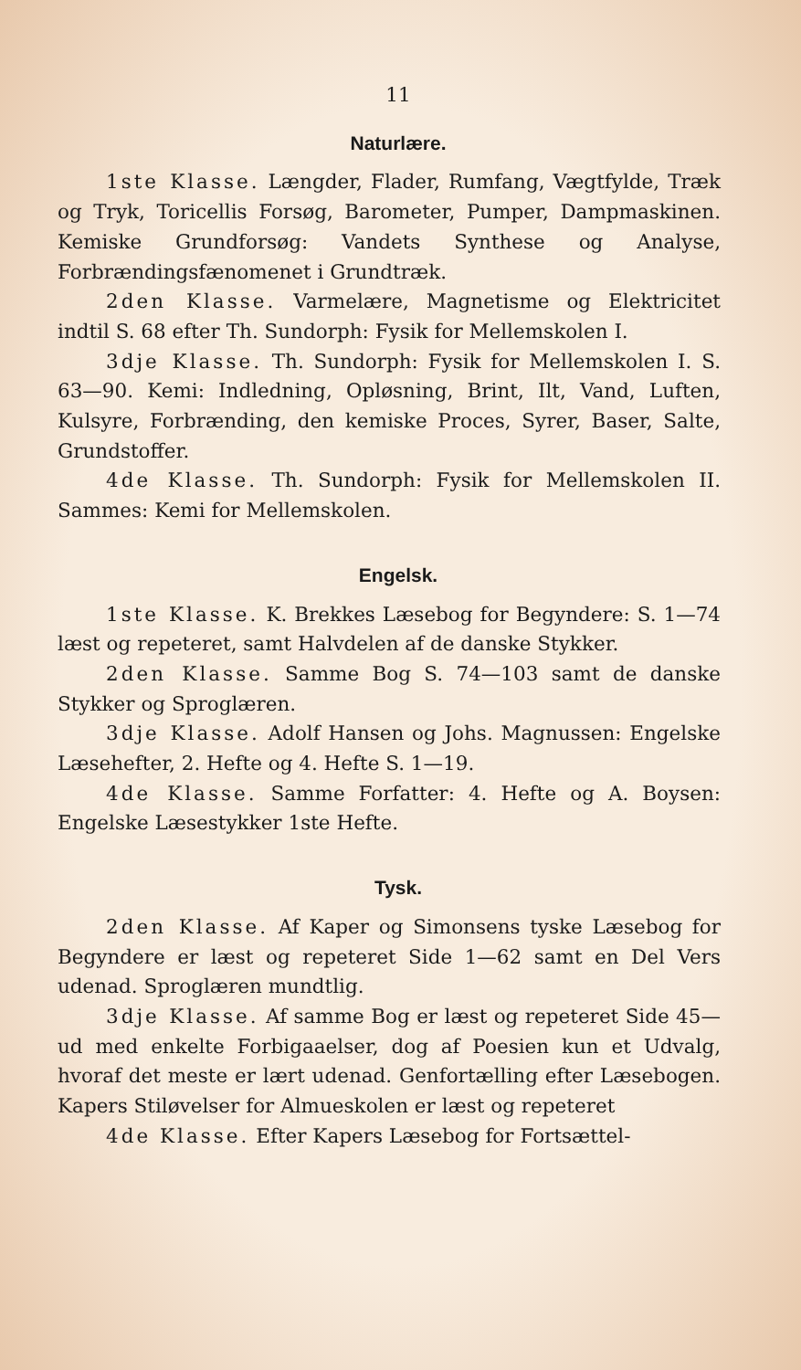11
Naturlære.
1ste Klasse. Længder, Flader, Rumfang, Vægtfylde, Træk og Tryk, Toricellis Forsøg, Barometer, Pumper, Dampmaskinen. Kemiske Grundforsøg: Vandets Synthese og Analyse, Forbrændingsfænomenet i Grundtræk.
2den Klasse. Varmelære, Magnetisme og Elektricitet indtil S. 68 efter Th. Sundorph: Fysik for Mellemskolen I.
3dje Klasse. Th. Sundorph: Fysik for Mellemskolen I. S. 63—90. Kemi: Indledning, Opløsning, Brint, Ilt, Vand, Luften, Kulsyre, Forbrænding, den kemiske Proces, Syrer, Baser, Salte, Grundstoffer.
4de Klasse. Th. Sundorph: Fysik for Mellemskolen II. Sammes: Kemi for Mellemskolen.
Engelsk.
1ste Klasse. K. Brekkes Læsebog for Begyndere: S. 1—74 læst og repeteret, samt Halvdelen af de danske Stykker.
2den Klasse. Samme Bog S. 74—103 samt de danske Stykker og Sproglæren.
3dje Klasse. Adolf Hansen og Johs. Magnussen: Engelske Læsehefter, 2. Hefte og 4. Hefte S. 1—19.
4de Klasse. Samme Forfatter: 4. Hefte og A. Boysen: Engelske Læsestykker 1ste Hefte.
Tysk.
2den Klasse. Af Kaper og Simonsens tyske Læsebog for Begyndere er læst og repeteret Side 1—62 samt en Del Vers udenad. Sproglæren mundtlig.
3dje Klasse. Af samme Bog er læst og repeteret Side 45—ud med enkelte Forbigaaelser, dog af Poesien kun et Udvalg, hvoraf det meste er lært udenad. Genfortælling efter Læsebogen. Kapers Stiløvelser for Almueskolen er læst og repeteret
4de Klasse. Efter Kapers Læsebog for Fortsættel-